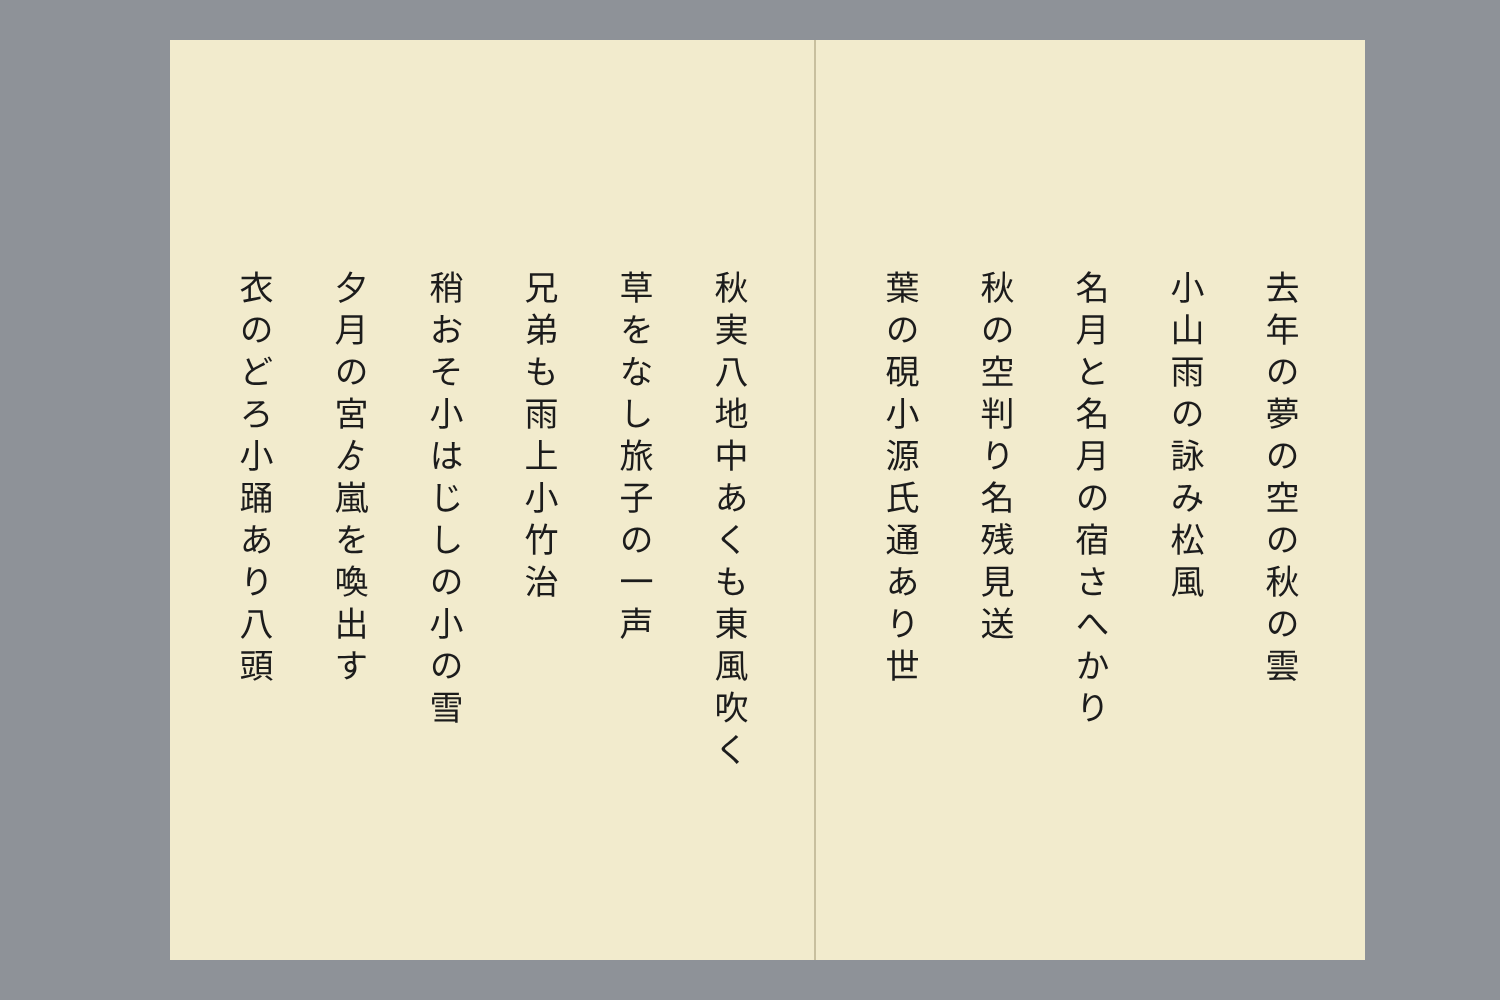衣のどろ小踊あり八頭
夕月の宮ゟ嵐を喚出す
稍おそ小はじしの小の雪
兄弟も雨上小竹治
草をなし旅子の一声
秋実八地中あくも東風吹く
去年の夢の空の秋の雲
小山雨の詠み松風
名月と名月の宿さへかり
秋の空判り名残見送
葉の硯小源氏通あり世